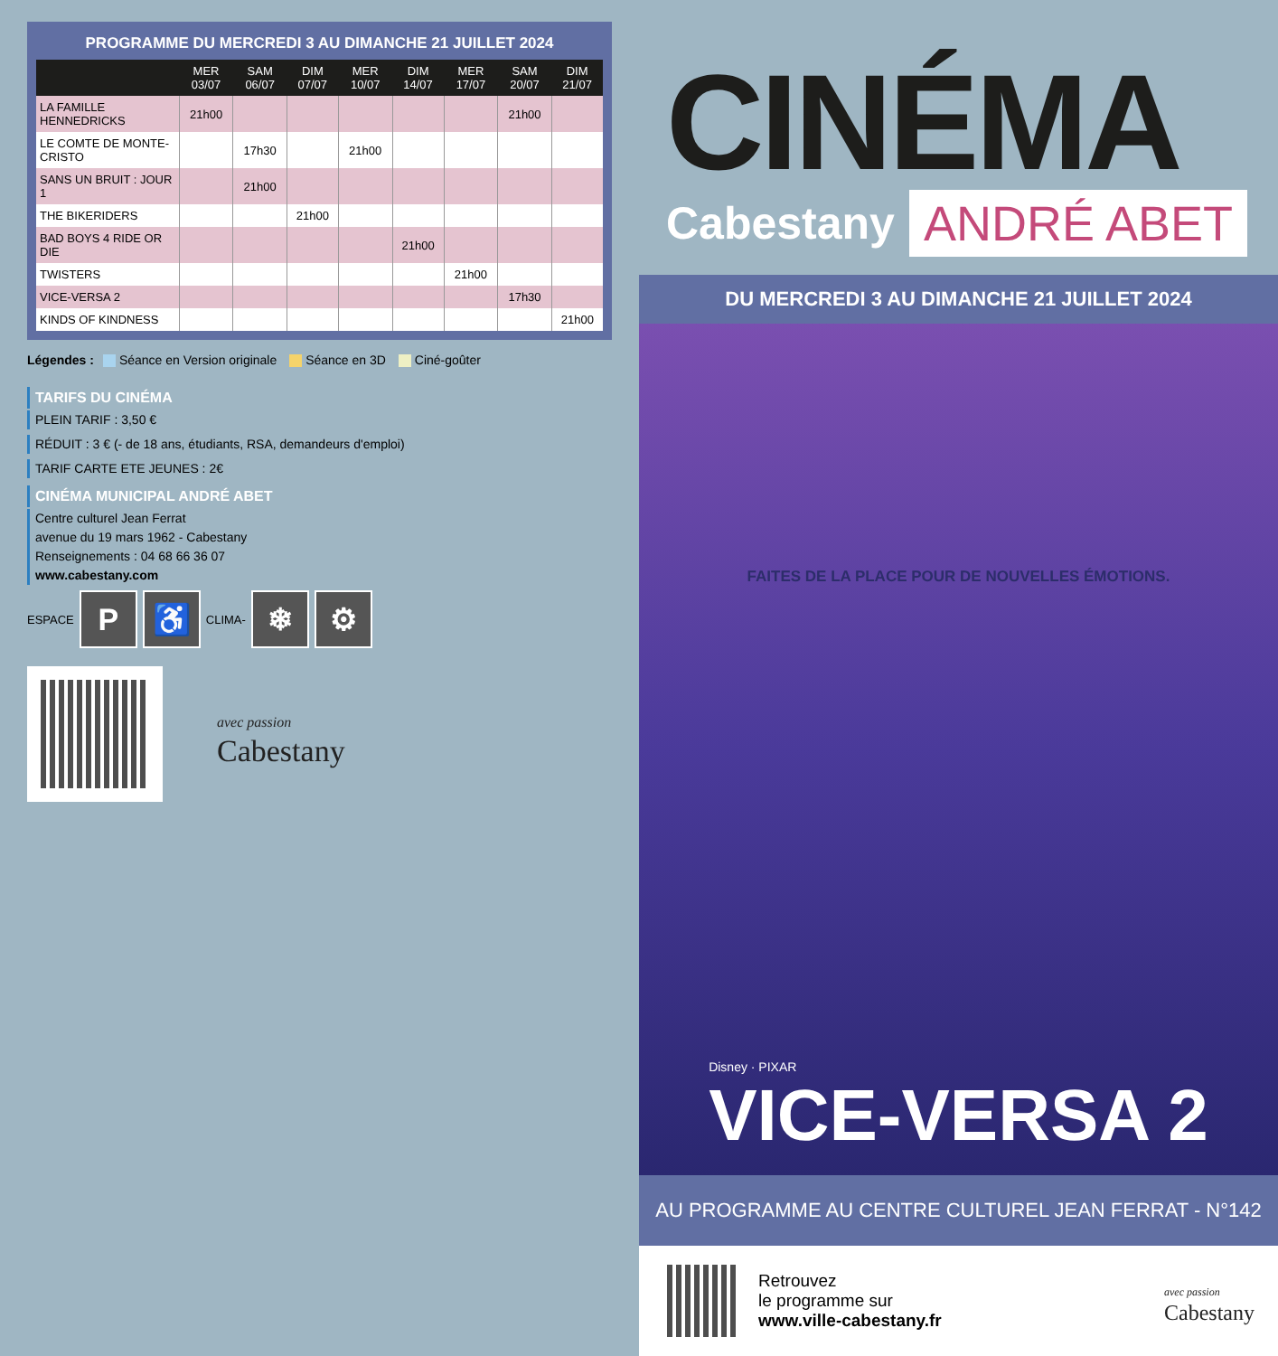PROGRAMME DU MERCREDI 3 AU DIMANCHE 21 JUILLET 2024
| | MER 03/07 | SAM 06/07 | DIM 07/07 | MER 10/07 | DIM 14/07 | MER 17/07 | SAM 20/07 | DIM 21/07 |
| --- | --- | --- | --- | --- | --- | --- | --- | --- |
| LA FAMILLE HENNEDRICKS | 21h00 | | | | | | 21h00 | |
| LE COMTE DE MONTE-CRISTO | | 17h30 | | 21h00 | | | | |
| SANS UN BRUIT : JOUR 1 | | 21h00 | | | | | | |
| THE BIKERIDERS | | | 21h00 | | | | | |
| BAD BOYS 4 RIDE OR DIE | | | | | 21h00 | | | |
| TWISTERS | | | | | | 21h00 | | |
| VICE-VERSA 2 | | | | | | | 17h30 | |
| KINDS OF KINDNESS | | | | | | | | 21h00 |
Légendes : Séance en Version originale Séance en 3D Ciné-goûter
TARIFS DU CINÉMA
PLEIN TARIF : 3,50 €
RÉDUIT : 3 € (- de 18 ans, étudiants, RSA, demandeurs d'emploi)
TARIF CARTE ETE JEUNES : 2€
CINÉMA MUNICIPAL ANDRÉ ABET
Centre culturel Jean Ferrat
avenue du 19 mars 1962 - Cabestany
Renseignements : 04 68 66 36 07
www.cabestany.com
ESPACE
P ♿
CLIMA-
❄ ⚙
avec passion
Cabestany
CINÉMA
Cabestany ANDRÉ ABET
DU MERCREDI 3 AU DIMANCHE 21 JUILLET 2024
FAITES DE LA PLACE POUR DE NOUVELLES ÉMOTIONS.
Disney · PIXAR
VICE-VERSA 2
AU PROGRAMME AU CENTRE CULTUREL JEAN FERRAT - N°142
Retrouvez
le programme sur
www.ville-cabestany.fr
avec passion
Cabestany